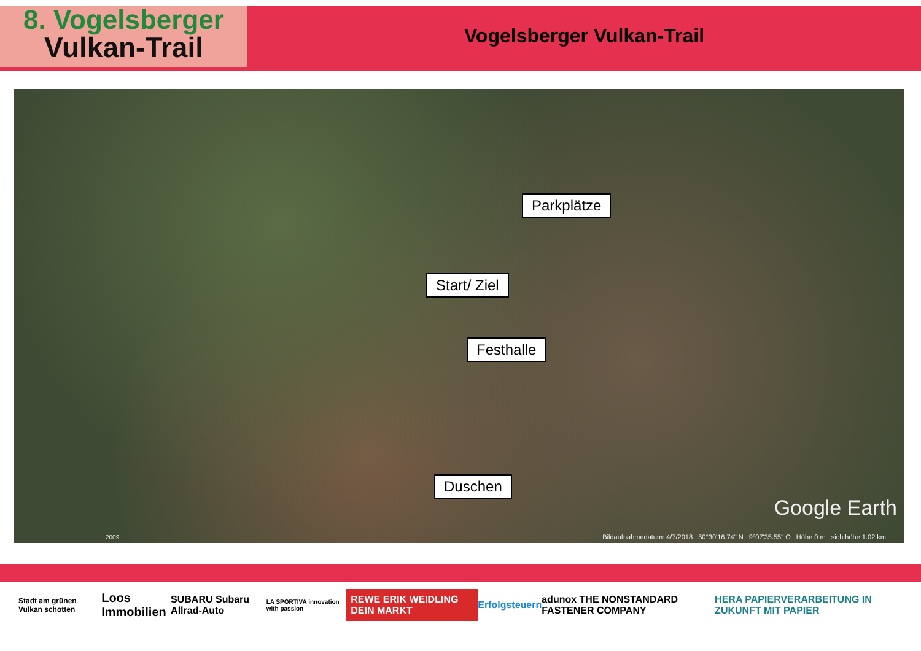8. Vogelsberger
Vulkan-Trail
Vogelsberger Vulkan-Trail
Parkplätze
Start/ Ziel
Festhalle
Duschen
Google Earth
2009
Bildaufnahmedatum: 4/7/2018 50°30'16.74" N 9°07'35.55" O Höhe 0 m sichthöhe 1.02 km
Stadt am grünen Vulkan schotten Loos Immobilien SUBARU Subaru Allrad-Auto LA SPORTIVA innovation with passion REWE ERIK WEIDLING DEIN MARKT Erfolgsteuern adunox THE NONSTANDARD FASTENER COMPANY HERA PAPIERVERARBEITUNG IN ZUKUNFT MIT PAPIER